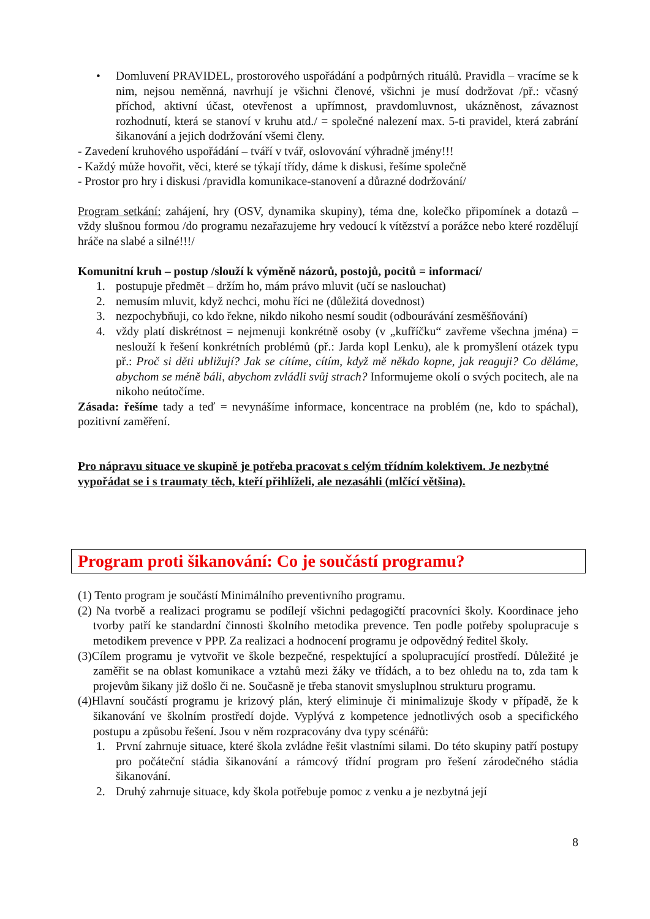• Domluvení PRAVIDEL, prostorového uspořádání a podpůrných rituálů. Pravidla – vracíme se k nim, nejsou neměnná, navrhují je všichni členové, všichni je musí dodržovat /př.: včasný příchod, aktivní účast, otevřenost a upřímnost, pravdomluvnost, ukázněnost, závaznost rozhodnutí, která se stanoví v kruhu atd./ = společné nalezení max. 5-ti pravidel, která zabrání šikanování a jejich dodržování všemi členy.
- Zavedení kruhového uspořádání – tváří v tvář, oslovování výhradně jmény!!!
- Každý může hovořit, věci, které se týkají třídy, dáme k diskusi, řešíme společně
- Prostor pro hry i diskusi /pravidla komunikace-stanovení a důrazné dodržování/
Program setkání: zahájení, hry (OSV, dynamika skupiny), téma dne, kolečko připomínek a dotazů – vždy slušnou formou /do programu nezařazujeme hry vedoucí k vítězství a porážce nebo které rozdělují hráče na slabé a silné!!!/
Komunitní kruh – postup /slouží k výměně názorů, postojů, pocitů = informací/
1. postupuje předmět – držím ho, mám právo mluvit (učí se naslouchat)
2. nemusím mluvit, když nechci, mohu říci ne (důležitá dovednost)
3. nezpochybňuji, co kdo řekne, nikdo nikoho nesmí soudit (odbourávání zesměšňování)
4. vždy platí diskrétnost = nejmenuji konkrétně osoby (v „kufříčku“ zavřeme všechna jména) = neslouží k řešení konkrétních problémů (př.: Jarda kopl Lenku), ale k promyšlení otázek typu př.: Proč si děti ubližují? Jak se cítíme, cítím, když mě někdo kopne, jak reaguji? Co děláme, abychom se méně báli, abychom zvládli svůj strach? Informujeme okolí o svých pocitech, ale na nikoho neútočíme.
Zásada: řešíme tady a teď = nevynášíme informace, koncentrace na problém (ne, kdo to spáchal), pozitivní zaměření.
Pro nápravu situace ve skupině je potřeba pracovat s celým třídním kolektivem. Je nezbytné vypořádat se i s traumaty těch, kteří přihlíželi, ale nezasáhli (mlčící většina).
Program proti šikanování: Co je součástí programu?
(1) Tento program je součástí Minimálního preventivního programu.
(2) Na tvorbě a realizaci programu se podílejí všichni pedagogičtí pracovníci školy. Koordinace jeho tvorby patří ke standardní činnosti školního metodika prevence. Ten podle potřeby spolupracuje s metodikem prevence v PPP. Za realizaci a hodnocení programu je odpovědný ředitel školy.
(3)Cílem programu je vytvořit ve škole bezpečné, respektující a spolupracující prostředí. Důležité je zaměřit se na oblast komunikace a vztahů mezi žáky ve třídách, a to bez ohledu na to, zda tam k projevům šikany již došlo či ne. Současně je třeba stanovit smysluplnou strukturu programu.
(4)Hlavní součástí programu je krizový plán, který eliminuje či minimalizuje škody v případě, že k šikanování ve školním prostředí dojde. Vyplývá z kompetence jednotlivých osob a specifického postupu a způsobu řešení. Jsou v něm rozpracovány dva typy scénářů:
1. První zahrnuje situace, které škola zvládne řešit vlastními silami. Do této skupiny patří postupy pro počáteční stádia šikanování a rámcový třídní program pro řešení zárodečného stádia šikanování.
2. Druhý zahrnuje situace, kdy škola potřebuje pomoc z venku a je nezbytná její
8